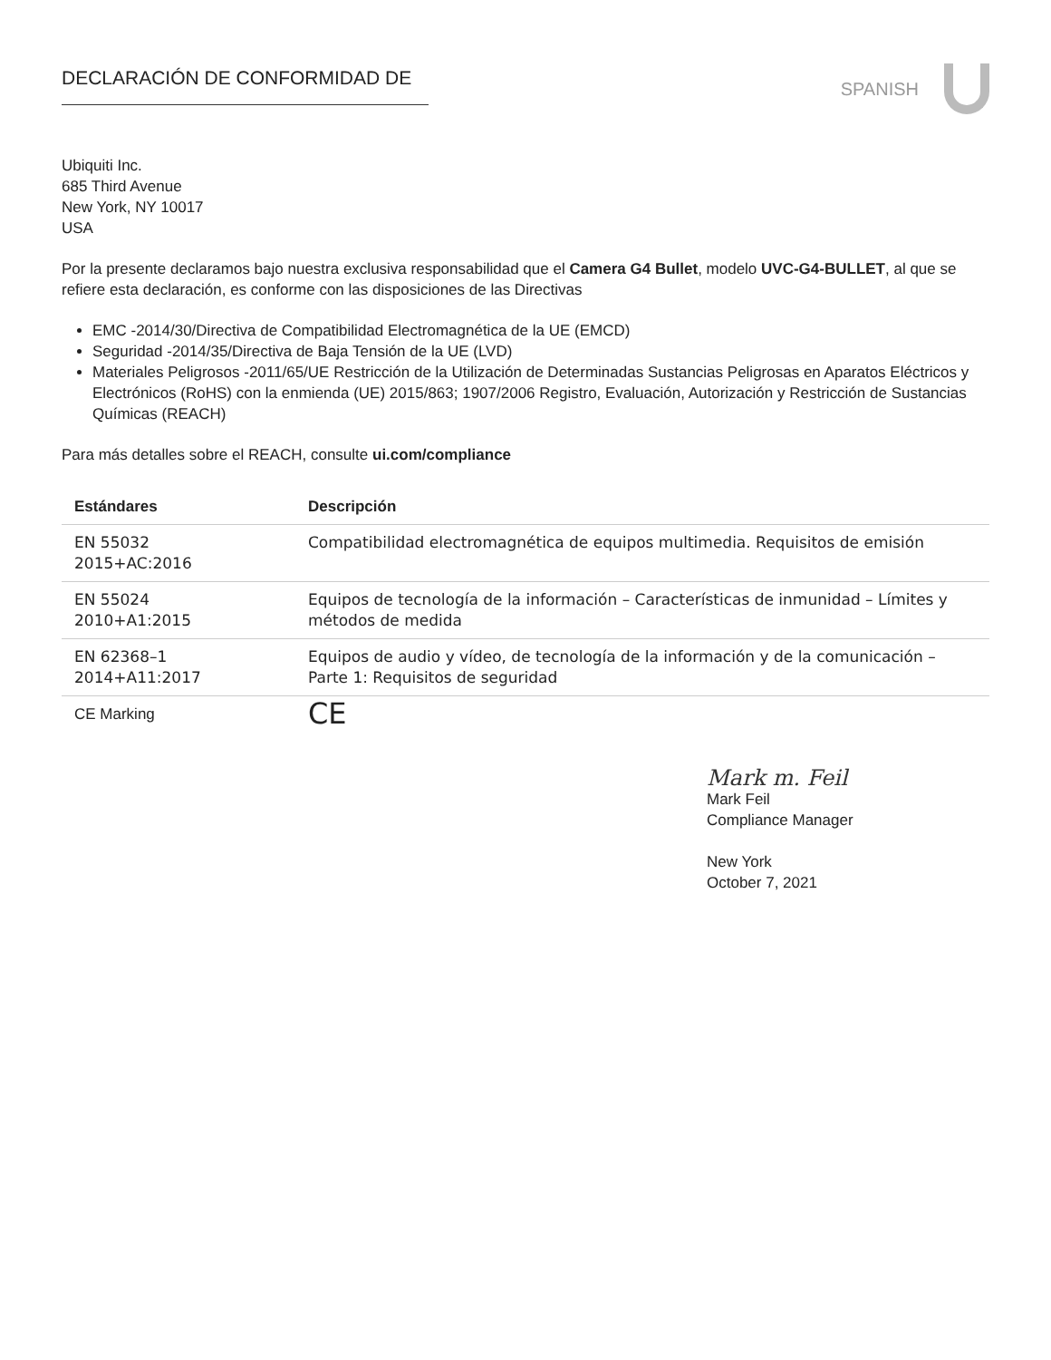DECLARACIÓN DE CONFORMIDAD DE
SPANISH
Ubiquiti Inc.
685 Third Avenue
New York, NY 10017
USA
Por la presente declaramos bajo nuestra exclusiva responsabilidad que el Camera G4 Bullet, modelo UVC-G4-BULLET, al que se refiere esta declaración, es conforme con las disposiciones de las Directivas
EMC -2014/30/Directiva de Compatibilidad Electromagnética de la UE (EMCD)
Seguridad -2014/35/Directiva de Baja Tensión de la UE (LVD)
Materiales Peligrosos -2011/65/UE Restricción de la Utilización de Determinadas Sustancias Peligrosas en Aparatos Eléctricos y Electrónicos (RoHS) con la enmienda (UE) 2015/863; 1907/2006 Registro, Evaluación, Autorización y Restricción de Sustancias Químicas (REACH)
Para más detalles sobre el REACH, consulte ui.com/compliance
| Estándares | Descripción |
| --- | --- |
| EN 55032 2015+AC:2016 | Compatibilidad electromagnética de equipos multimedia. Requisitos de emisión |
| EN 55024 2010+A1:2015 | Equipos de tecnología de la información – Características de inmunidad – Límites y métodos de medida |
| EN 62368–1 2014+A11:2017 | Equipos de audio y vídeo, de tecnología de la información y de la comunicación – Parte 1: Requisitos de seguridad |
| CE Marking | CE |
Mark m. Feil
Mark Feil
Compliance Manager
New York
October 7, 2021